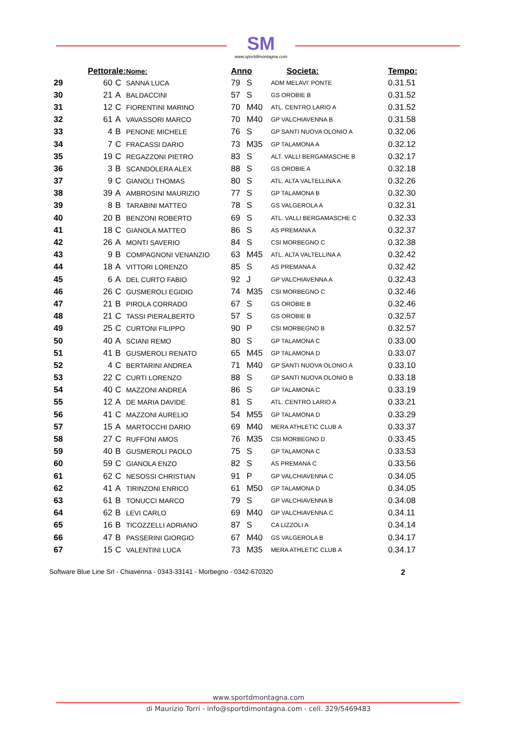SM
www.sportdimontagna.com
| | Pettorale: | | Nome: | Anno | | Societa: | Tempo: |
| --- | --- | --- | --- | --- | --- | --- | --- |
| 29 | 60 | C | SANNA LUCA | 79 | S | ADM MELAVI' PONTE | 0.31.51 |
| 30 | 21 | A | BALDACCINI | 57 | S | GS OROBIE B | 0.31.52 |
| 31 | 12 | C | FIORENTINI MARINO | 70 | M40 | ATL. CENTRO LARIO A | 0.31.52 |
| 32 | 61 | A | VAVASSORI MARCO | 70 | M40 | GP VALCHIAVENNA B | 0.31.58 |
| 33 | 4 | B | PENONE MICHELE | 76 | S | GP SANTI NUOVA OLONIO A | 0.32.06 |
| 34 | 7 | C | FRACASSI DARIO | 73 | M35 | GP TALAMONA A | 0.32.12 |
| 35 | 19 | C | REGAZZONI PIETRO | 83 | S | ALT. VALLI BERGAMASCHE B | 0.32.17 |
| 36 | 3 | B | SCANDOLERA ALEX | 88 | S | GS OROBIE A | 0.32.18 |
| 37 | 9 | C | GIANOLI THOMAS | 80 | S | ATL. ALTA VALTELLINA A | 0.32.26 |
| 38 | 39 | A | AMBROSINI MAURIZIO | 77 | S | GP TALAMONA B | 0.32.30 |
| 39 | 8 | B | TARABINI MATTEO | 78 | S | GS VALGEROLA A | 0.32.31 |
| 40 | 20 | B | BENZONI ROBERTO | 69 | S | ATL. VALLI BERGAMASCHE C | 0.32.33 |
| 41 | 18 | C | GIANOLA MATTEO | 86 | S | AS PREMANA A | 0.32.37 |
| 42 | 26 | A | MONTI SAVERIO | 84 | S | CSI MORBEGNO C | 0.32.38 |
| 43 | 9 | B | COMPAGNONI VENANZIO | 63 | M45 | ATL. ALTA VALTELLINA A | 0.32.42 |
| 44 | 18 | A | VITTORI LORENZO | 85 | S | AS PREMANA A | 0.32.42 |
| 45 | 6 | A | DEL CURTO FABIO | 92 | J | GP VALCHIAVENNA A | 0.32.43 |
| 46 | 26 | C | GUSMEROLI EGIDIO | 74 | M35 | CSI MORBEGNO C | 0.32.46 |
| 47 | 21 | B | PIROLA CORRADO | 67 | S | GS OROBIE B | 0.32.46 |
| 48 | 21 | C | TASSI PIERALBERTO | 57 | S | GS OROBIE B | 0.32.57 |
| 49 | 25 | C | CURTONI FILIPPO | 90 | P | CSI MORBEGNO B | 0.32.57 |
| 50 | 40 | A | SCIANI REMO | 80 | S | GP TALAMONA C | 0.33.00 |
| 51 | 41 | B | GUSMEROLI RENATO | 65 | M45 | GP TALAMONA D | 0.33.07 |
| 52 | 4 | C | BERTARINI ANDREA | 71 | M40 | GP SANTI NUOVA OLONIO A | 0.33.10 |
| 53 | 22 | C | CURTI LORENZO | 88 | S | GP SANTI NUOVA OLONIO B | 0.33.18 |
| 54 | 40 | C | MAZZONI ANDREA | 86 | S | GP TALAMONA C | 0.33.19 |
| 55 | 12 | A | DE MARIA DAVIDE | 81 | S | ATL. CENTRO LARIO A | 0.33.21 |
| 56 | 41 | C | MAZZONI AURELIO | 54 | M55 | GP TALAMONA D | 0.33.29 |
| 57 | 15 | A | MARTOCCHI DARIO | 69 | M40 | MERA ATHLETIC CLUB A | 0.33.37 |
| 58 | 27 | C | RUFFONI AMOS | 76 | M35 | CSI MORBEGNO D | 0.33.45 |
| 59 | 40 | B | GUSMEROLI PAOLO | 75 | S | GP TALAMONA C | 0.33.53 |
| 60 | 59 | C | GIANOLA ENZO | 82 | S | AS PREMANA C | 0.33.56 |
| 61 | 62 | C | NESOSSI CHRISTIAN | 91 | P | GP VALCHIAVENNA C | 0.34.05 |
| 62 | 41 | A | TIRINZONI ENRICO | 61 | M50 | GP TALAMONA D | 0.34.05 |
| 63 | 61 | B | TONUCCI MARCO | 79 | S | GP VALCHIAVENNA B | 0.34.08 |
| 64 | 62 | B | LEVI CARLO | 69 | M40 | GP VALCHIAVENNA C | 0.34.11 |
| 65 | 16 | B | TICOZZELLI ADRIANO | 87 | S | CA LIZZOLI A | 0.34.14 |
| 66 | 47 | B | PASSERINI GIORGIO | 67 | M40 | GS VALGEROLA B | 0.34.17 |
| 67 | 15 | C | VALENTINI LUCA | 73 | M35 | MERA ATHLETIC CLUB A | 0.34.17 |
Software Blue Line Srl - Chiavenna - 0343-33141 - Morbegno - 0342-670320 2
www.sportdmontagna.com
di Maurizio Torri - info@sportdimontagna.com - cell. 329/5469483